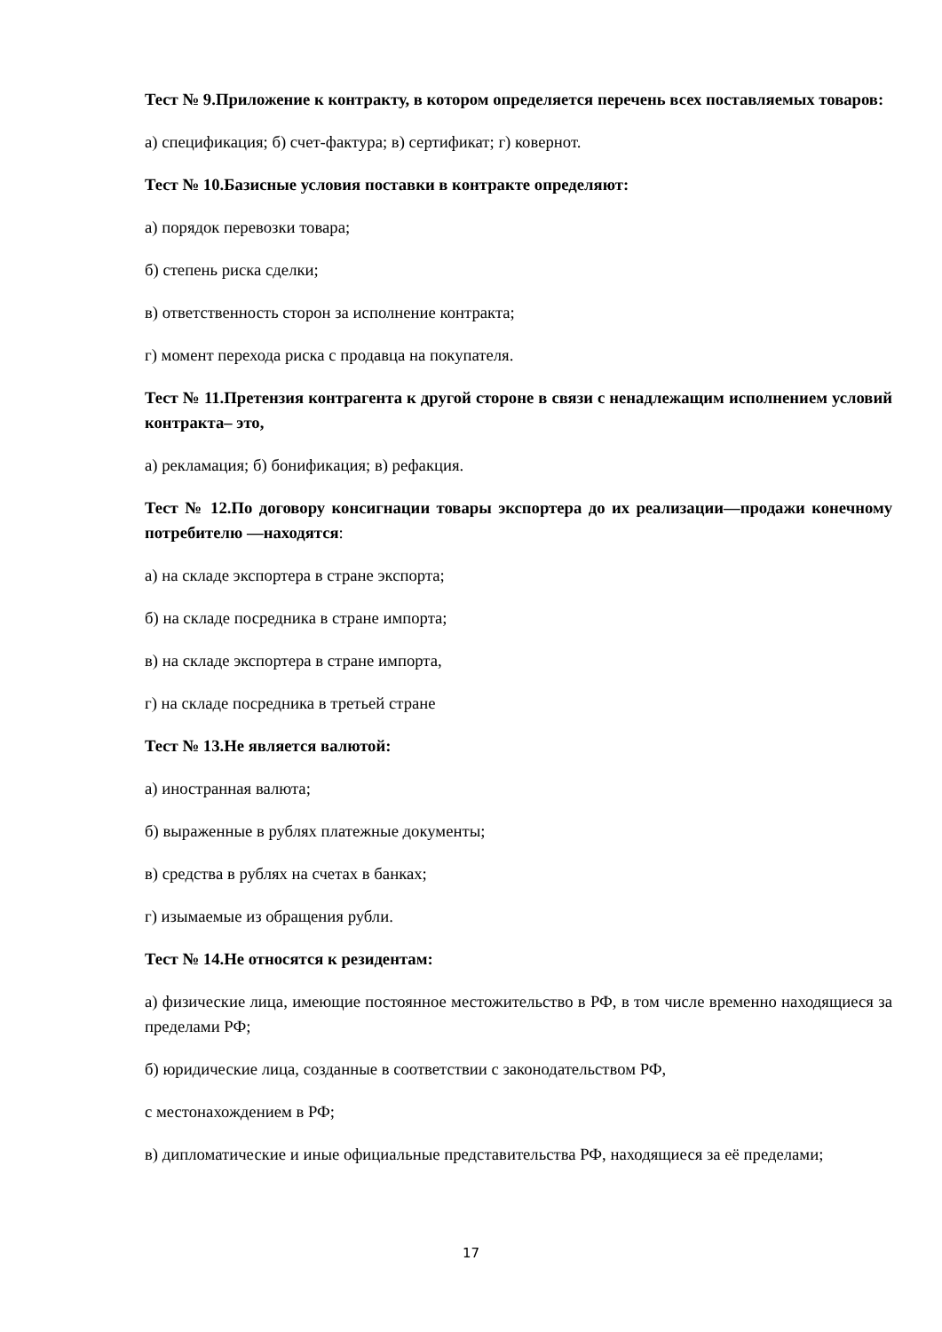Тест № 9.Приложение к контракту, в котором определяется перечень всех поставляемых товаров:
а) спецификация; б) счет-фактура; в) сертификат; г) ковернот.
Тест № 10.Базисные условия поставки в контракте определяют:
а) порядок перевозки товара;
б) степень риска сделки;
в) ответственность сторон за исполнение контракта;
г) момент перехода риска с продавца на покупателя.
Тест № 11.Претензия контрагента к другой стороне в связи с ненадлежащим исполнением условий контракта– это,
а) рекламация; б) бонификация; в) рефакция.
Тест № 12.По договору консигнации товары экспортера до их реализации—продажи конечному потребителю —находятся:
а) на складе экспортера в стране экспорта;
б) на складе посредника в стране импорта;
в) на складе экспортера в стране импорта,
г) на складе посредника в третьей стране
Тест № 13.Не является валютой:
а) иностранная валюта;
б) выраженные в рублях платежные документы;
в) средства в рублях на счетах в банках;
г) изымаемые из обращения рубли.
Тест № 14.Не относятся к резидентам:
а) физические лица, имеющие постоянное местожительство в РФ, в том числе временно находящиеся за пределами РФ;
б) юридические лица, созданные в соответствии с законодательством РФ,
с местонахождением в РФ;
в) дипломатические и иные официальные представительства РФ, находящиеся за её пределами;
17